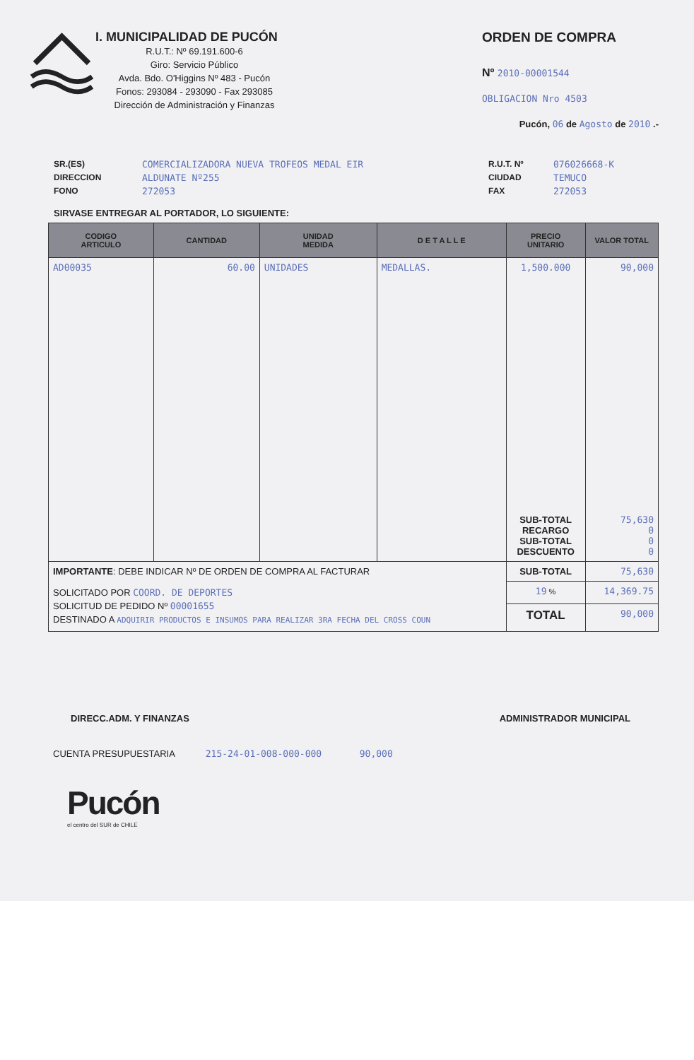I. MUNICIPALIDAD DE PUCÓN
R.U.T.: Nº 69.191.600-6
Giro: Servicio Público
Avda. Bdo. O'Higgins Nº 483 - Pucón
Fonos: 293084 - 293090 - Fax 293085
Dirección de Administración y Finanzas
ORDEN DE COMPRA
Nº 2010-00001544
OBLIGACION Nro 4503
Pucón, 06 de Agosto de 2010 .-
SR.(ES)
DIRECCION
FONO
COMERCIALIZADORA NUEVA TROFEOS MEDAL EIR
ALDUNATE Nº255
272053
R.U.T. Nº
CIUDAD
FAX
076026668-K
TEMUCO
272053
SIRVASE ENTREGAR AL PORTADOR, LO SIGUIENTE:
| CODIGO ARTICULO | CANTIDAD | UNIDAD MEDIDA | D E T A L L E | PRECIO UNITARIO | VALOR TOTAL |
| --- | --- | --- | --- | --- | --- |
| AD00035 | 60.00 | UNIDADES | MEDALLAS. | 1,500.000 | 90,000 |
| | | | | SUB-TOTAL RECARGO SUB-TOTAL DESCUENTO | 75,630 0 0 0 |
| IMPORTANTE : DEBE INDICAR Nº DE ORDEN DE COMPRA AL FACTURAR | | | | SUB-TOTAL | 75,630 |
| SOLICITADO POR COORD. DE DEPORTES SOLICITUD DE PEDIDO Nº 00001655 DESTINADO A ADQUIRIR PRODUCTOS E INSUMOS PARA REALIZAR 3RA FECHA DEL CROSS COUN | | | | 19 % | 14,369.75 |
| | | | | TOTAL | 90,000 |
DIRECC.ADM. Y FINANZAS ADMINISTRADOR MUNICIPAL
CUENTA PRESUPUESTARIA 215-24-01-008-000-000 90,000
Pucón
el centro del SUR de CHILE